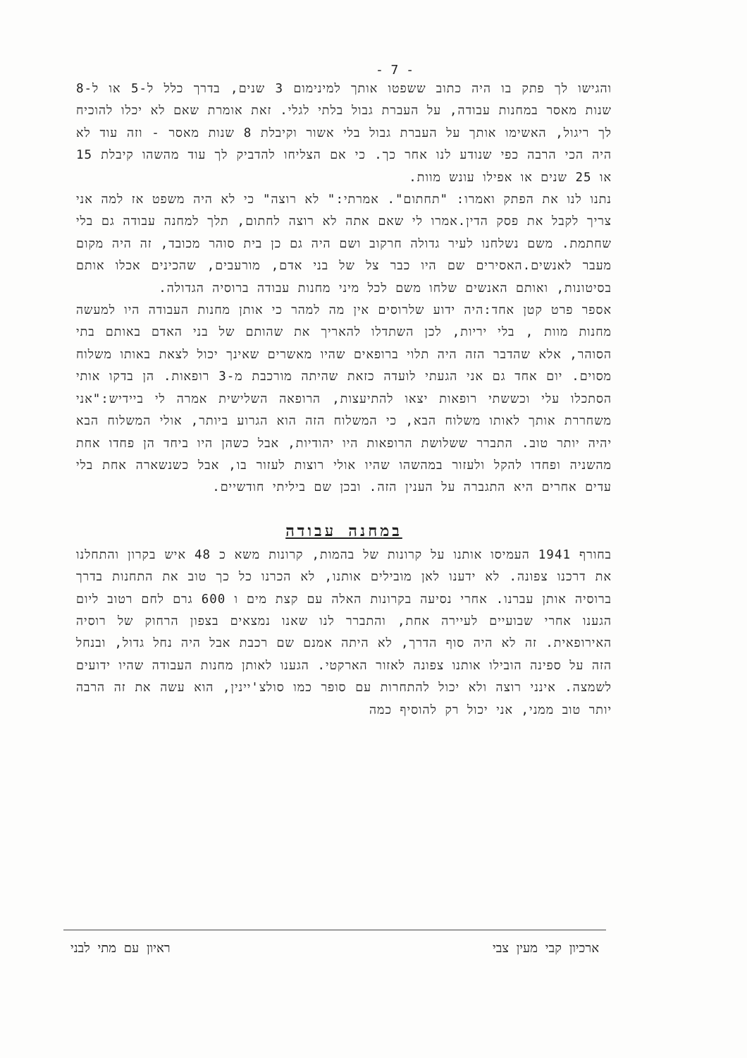- 7 -
והגישו לך פתק בו היה כתוב ששפטו אותך למינימום 3 שנים, בדרך כלל ל-5 או ל-8 שנות מאסר במחנות עבודה, על העברת גבול בלתי לגלי. זאת אומרת שאם לא יכלו להוכיח לך ריגול, האשימו אותך על העברת גבול בלי אשור וקיבלת 8 שנות מאסר - וזה עוד לא היה הכי הרבה כפי שנודע לנו אחר כך. כי אם הצליחו להדביק לך עוד מהשהו קיבלת 15 או 25 שנים או אפילו עונש מוות.
נתנו לנו את הפתק ואמרו: "תחתום". אמרתי:" לא רוצה" כי לא היה משפט אז למה אני צריך לקבל את פסק הדין.אמרו לי שאם אתה לא רוצה לחתום, תלך למחנה עבודה גם בלי שחתמת. משם נשלחנו לעיר גדולה חרקוב ושם היה גם כן בית סוהר מכובד, זה היה מקום מעבר לאנשים.האסירים שם היו כבר צל של בני אדם, מורעבים, שהכינים אכלו אותם בסיטונות, ואותם האנשים שלחו משם לכל מיני מחנות עבודה ברוסיה הגדולה.
אספר פרט קטן אחד:היה ידוע שלרוסים אין מה למהר כי אותן מחנות העבודה היו למעשה מחנות מוות , בלי יריות, לכן השתדלו להאריך את שהותם של בני האדם באותם בתי הסוהר, אלא שהדבר הזה היה תלוי ברופאים שהיו מאשרים שאינך יכול לצאת באותו משלוח מסוים. יום אחד גם אני הגעתי לועדה כזאת שהיתה מורכבת מ-3 רופאות. הן בדקו אותי הסתכלו עלי וכששתי רופאות יצאו להתיעצות, הרופאה השלישית אמרה לי ביידיש:"אני משחררת אותך לאותו משלוח הבא, כי המשלוח הזה הוא הגרוע ביותר, אולי המשלוח הבא יהיה יותר טוב. התברר ששלושת הרופאות היו יהודיות, אבל כשהן היו ביחד הן פחדו אחת מהשניה ופחדו להקל ולעזור במהשהו שהיו אולי רוצות לעזור בו, אבל כשנשארה אחת בלי עדים אחרים היא התגברה על הענין הזה. ובכן שם ביליתי חודשיים.
במחנה עבודה
בחורף 1941 העמיסו אותנו על קרונות של בהמות, קרונות משא כ 48 איש בקרון והתחלנו את דרכנו צפונה. לא ידענו לאן מובילים אותנו, לא הכרנו כל כך טוב את התחנות בדרך ברוסיה אותן עברנו. אחרי נסיעה בקרונות האלה עם קצת מים ו 600 גרם לחם רטוב ליום הגענו אחרי שבועיים לעיירה אחת, והתברר לנו שאנו נמצאים בצפון הרחוק של רוסיה האירופאית. זה לא היה סוף הדרך, לא היתה אמנם שם רכבת אבל היה נחל גדול, ובנחל הזה על ספינה הובילו אותנו צפונה לאזור הארקטי. הגענו לאותן מחנות העבודה שהיו ידועים לשמצה. אינני רוצה ולא יכול להתחרות עם סופר כמו סולצ'יינין, הוא עשה את זה הרבה יותר טוב ממני, אני יכול רק להוסיף כמה
ארכיון קבי מעין צבי ראיון עם מתי לבני